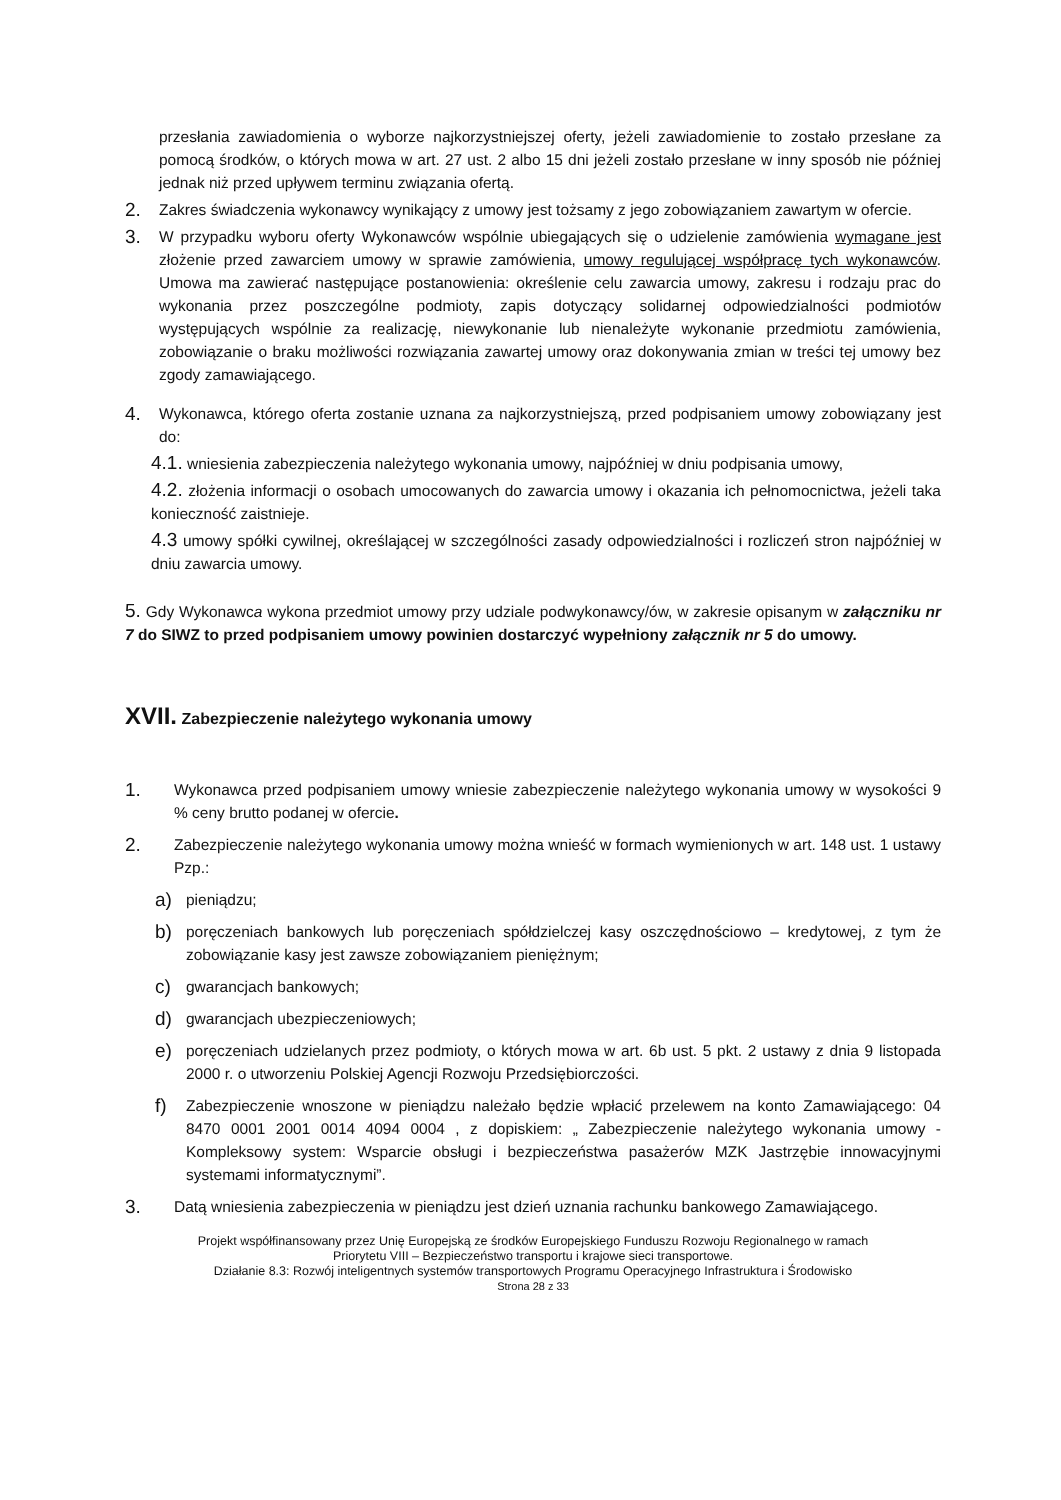przesłania zawiadomienia o wyborze najkorzystniejszej oferty, jeżeli zawiadomienie to zostało przesłane za pomocą środków, o których mowa w art. 27 ust. 2 albo 15 dni jeżeli zostało przesłane w inny sposób nie później jednak niż przed upływem terminu związania ofertą.
2.
Zakres świadczenia wykonawcy wynikający z umowy jest tożsamy z jego zobowiązaniem zawartym w ofercie.
3.
W przypadku wyboru oferty Wykonawców wspólnie ubiegających się o udzielenie zamówienia wymagane jest złożenie przed zawarciem umowy w sprawie zamówienia, umowy regulującej współpracę tych wykonawców. Umowa ma zawierać następujące postanowienia: określenie celu zawarcia umowy, zakresu i rodzaju prac do wykonania przez poszczególne podmioty, zapis dotyczący solidarnej odpowiedzialności podmiotów występujących wspólnie za realizację, niewykonanie lub nienależyte wykonanie przedmiotu zamówienia, zobowiązanie o braku możliwości rozwiązania zawartej umowy oraz dokonywania zmian w treści tej umowy bez zgody zamawiającego.
4.
Wykonawca, którego oferta zostanie uznana za najkorzystniejszą, przed podpisaniem umowy zobowiązany jest do:
4.1. wniesienia zabezpieczenia należytego wykonania umowy, najpóźniej w dniu podpisania umowy,
4.2. złożenia informacji o osobach umocowanych do zawarcia umowy i okazania ich pełnomocnictwa, jeżeli taka konieczność zaistnieje.
4.3 umowy spółki cywilnej, określającej w szczególności zasady odpowiedzialności i rozliczeń stron najpóźniej w dniu zawarcia umowy.
5. Gdy Wykonawca wykona przedmiot umowy przy udziale podwykonawcy/ów, w zakresie opisanym w załączniku nr 7 do SIWZ to przed podpisaniem umowy powinien dostarczyć wypełniony załącznik nr 5 do umowy.
XVII. Zabezpieczenie należytego wykonania umowy
1.
Wykonawca przed podpisaniem umowy wniesie zabezpieczenie należytego wykonania umowy w wysokości 9 % ceny brutto podanej w ofercie.
2.
Zabezpieczenie należytego wykonania umowy można wnieść w formach wymienionych w art. 148 ust. 1 ustawy Pzp.:
a)
pieniądzu;
b)
poręczeniach bankowych lub poręczeniach spółdzielczej kasy oszczędnościowo – kredytowej, z tym że zobowiązanie kasy jest zawsze zobowiązaniem pieniężnym;
c)
gwarancjach bankowych;
d)
gwarancjach ubezpieczeniowych;
e)
poręczeniach udzielanych przez podmioty, o których mowa w art. 6b ust. 5 pkt. 2 ustawy z dnia 9 listopada 2000 r. o utworzeniu Polskiej Agencji Rozwoju Przedsiębiorczości.
f)
Zabezpieczenie wnoszone w pieniądzu należało będzie wpłacić przelewem na konto Zamawiającego: 04 8470 0001 2001 0014 4094 0004 , z dopiskiem: „ Zabezpieczenie należytego wykonania umowy - Kompleksowy system: Wsparcie obsługi i bezpieczeństwa pasażerów MZK Jastrzębie innowacyjnymi systemami informatycznymi”.
3.
Datą wniesienia zabezpieczenia w pieniądzu jest dzień uznania rachunku bankowego Zamawiającego.
Projekt współfinansowany przez Unię Europejską ze środków Europejskiego Funduszu Rozwoju Regionalnego w ramach
Priorytetu VIII – Bezpieczeństwo transportu i krajowe sieci transportowe.
Działanie 8.3: Rozwój inteligentnych systemów transportowych Programu Operacyjnego Infrastruktura i Środowisko
Strona 28 z 33